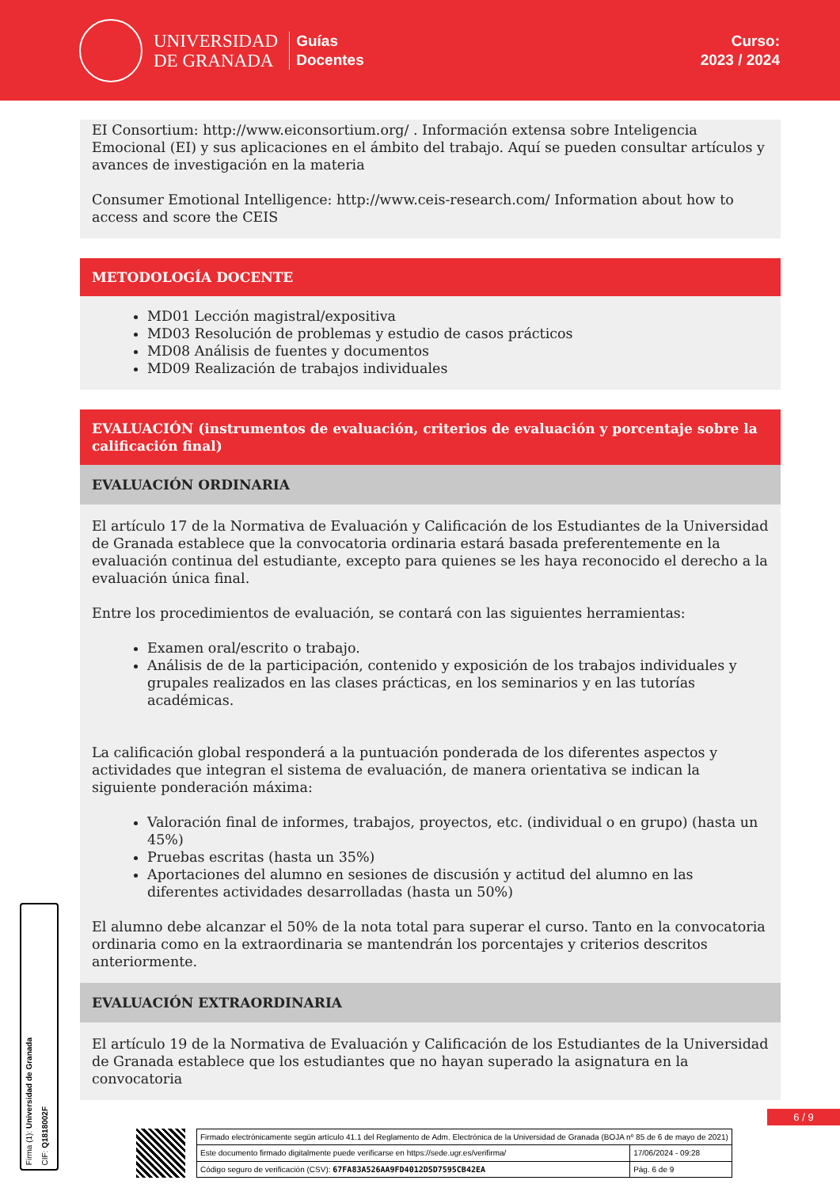UNIVERSIDAD
DE GRANADA
Guías
Docentes
Curso:
2023 / 2024
EI Consortium: http://www.eiconsortium.org/ . Información extensa sobre Inteligencia Emocional (EI) y sus aplicaciones en el ámbito del trabajo. Aquí se pueden consultar artículos y avances de investigación en la materia
Consumer Emotional Intelligence: http://www.ceis-research.com/ Information about how to access and score the CEIS
METODOLOGÍA DOCENTE
MD01 Lección magistral/expositiva
MD03 Resolución de problemas y estudio de casos prácticos
MD08 Análisis de fuentes y documentos
MD09 Realización de trabajos individuales
EVALUACIÓN (instrumentos de evaluación, criterios de evaluación y porcentaje sobre la calificación final)
EVALUACIÓN ORDINARIA
El artículo 17 de la Normativa de Evaluación y Calificación de los Estudiantes de la Universidad de Granada establece que la convocatoria ordinaria estará basada preferentemente en la evaluación continua del estudiante, excepto para quienes se les haya reconocido el derecho a la evaluación única final.
Entre los procedimientos de evaluación, se contará con las siguientes herramientas:
Examen oral/escrito o trabajo.
Análisis de de la participación, contenido y exposición de los trabajos individuales y grupales realizados en las clases prácticas, en los seminarios y en las tutorías académicas.
La calificación global responderá a la puntuación ponderada de los diferentes aspectos y actividades que integran el sistema de evaluación, de manera orientativa se indican la siguiente ponderación máxima:
Valoración final de informes, trabajos, proyectos, etc. (individual o en grupo) (hasta un 45%)
Pruebas escritas (hasta un 35%)
Aportaciones del alumno en sesiones de discusión y actitud del alumno en las diferentes actividades desarrolladas (hasta un 50%)
El alumno debe alcanzar el 50% de la nota total para superar el curso. Tanto en la convocatoria ordinaria como en la extraordinaria se mantendrán los porcentajes y criterios descritos anteriormente.
EVALUACIÓN EXTRAORDINARIA
El artículo 19 de la Normativa de Evaluación y Calificación de los Estudiantes de la Universidad de Granada establece que los estudiantes que no hayan superado la asignatura en la convocatoria
Firma (1): Universidad de Granada
CIF: Q1818002F
6 / 9
| Firmado electrónicamente según artículo 41.1 del Reglamento de Adm. Electrónica de la Universidad de Granada (BOJA nº 85 de 6 de mayo de 2021) | |
| Este documento firmado digitalmente puede verificarse en https://sede.ugr.es/verifirma/ | 17/06/2024 - 09:28 |
| Código seguro de verificación (CSV): 67FA83A526AA9FD4012D5D7595CB42EA | Pág. 6 de 9 |